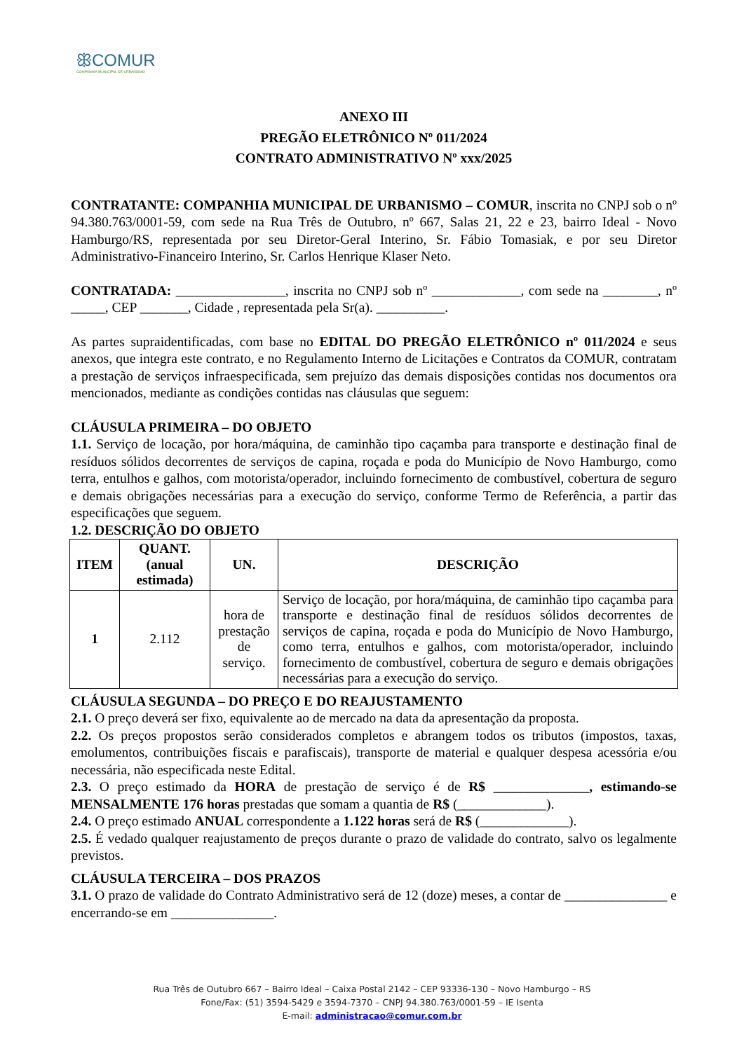ꕥCOMUR
COMPANHIA MUNICIPAL DE URBANISMO
ANEXO III
PREGÃO ELETRÔNICO Nº 011/2024
CONTRATO ADMINISTRATIVO Nº xxx/2025
CONTRATANTE: COMPANHIA MUNICIPAL DE URBANISMO – COMUR, inscrita no CNPJ sob o nº 94.380.763/0001-59, com sede na Rua Três de Outubro, nº 667, Salas 21, 22 e 23, bairro Ideal - Novo Hamburgo/RS, representada por seu Diretor-Geral Interino, Sr. Fábio Tomasiak, e por seu Diretor Administrativo-Financeiro Interino, Sr. Carlos Henrique Klaser Neto.
CONTRATADA: ________________, inscrita no CNPJ sob nº _____________, com sede na ________, nº _____, CEP _______, Cidade , representada pela Sr(a). __________.
As partes supraidentificadas, com base no EDITAL DO PREGÃO ELETRÔNICO nº 011/2024 e seus anexos, que integra este contrato, e no Regulamento Interno de Licitações e Contratos da COMUR, contratam a prestação de serviços infraespecificada, sem prejuízo das demais disposições contidas nos documentos ora mencionados, mediante as condições contidas nas cláusulas que seguem:
CLÁUSULA PRIMEIRA – DO OBJETO
1.1. Serviço de locação, por hora/máquina, de caminhão tipo caçamba para transporte e destinação final de resíduos sólidos decorrentes de serviços de capina, roçada e poda do Município de Novo Hamburgo, como terra, entulhos e galhos, com motorista/operador, incluindo fornecimento de combustível, cobertura de seguro e demais obrigações necessárias para a execução do serviço, conforme Termo de Referência, a partir das especificações que seguem.
1.2. DESCRIÇÃO DO OBJETO
| ITEM | QUANT. (anual estimada) | UN. | DESCRIÇÃO |
| --- | --- | --- | --- |
| 1 | 2.112 | hora de prestação de serviço. | Serviço de locação, por hora/máquina, de caminhão tipo caçamba para transporte e destinação final de resíduos sólidos decorrentes de serviços de capina, roçada e poda do Município de Novo Hamburgo, como terra, entulhos e galhos, com motorista/operador, incluindo fornecimento de combustível, cobertura de seguro e demais obrigações necessárias para a execução do serviço. |
CLÁUSULA SEGUNDA – DO PREÇO E DO REAJUSTAMENTO
2.1. O preço deverá ser fixo, equivalente ao de mercado na data da apresentação da proposta.
2.2. Os preços propostos serão considerados completos e abrangem todos os tributos (impostos, taxas, emolumentos, contribuições fiscais e parafiscais), transporte de material e qualquer despesa acessória e/ou necessária, não especificada neste Edital.
2.3. O preço estimado da HORA de prestação de serviço é de R$ ______________, estimando-se MENSALMENTE 176 horas prestadas que somam a quantia de R$ (_____________).
2.4. O preço estimado ANUAL correspondente a 1.122 horas será de R$ (_____________).
2.5. É vedado qualquer reajustamento de preços durante o prazo de validade do contrato, salvo os legalmente previstos.
CLÁUSULA TERCEIRA – DOS PRAZOS
3.1. O prazo de validade do Contrato Administrativo será de 12 (doze) meses, a contar de _______________ e encerrando-se em _______________.
Rua Três de Outubro 667 – Bairro Ideal – Caixa Postal 2142 – CEP 93336-130 – Novo Hamburgo – RS
Fone/Fax: (51) 3594-5429 e 3594-7370 – CNPJ 94.380.763/0001-59 – IE Isenta
E-mail: administracao@comur.com.br